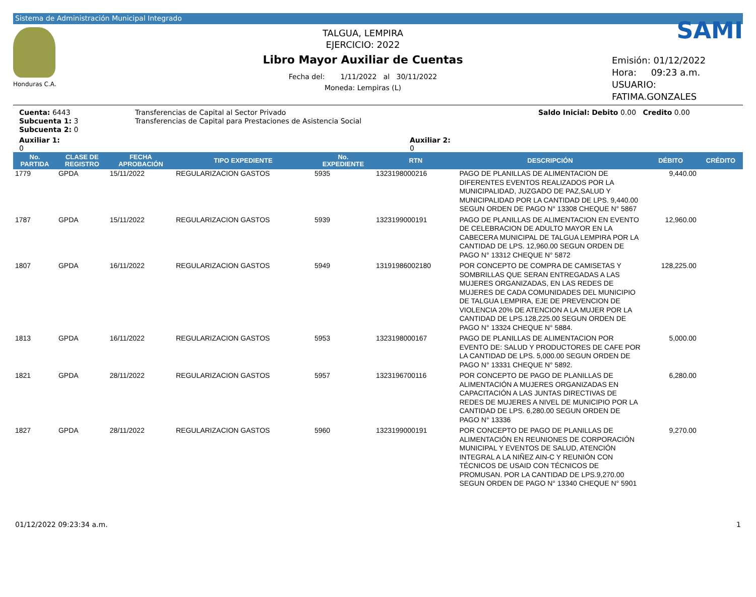Sistema de Administración Municipal Integrado
Honduras C.A.
TALGUA, LEMPIRA
EJERCICIO: 2022
Libro Mayor Auxiliar de Cuentas
Fecha del: 1/11/2022 al 30/11/2022
Moneda: Lempiras (L)
SAMI
Emisión: 01/12/2022
Hora: 09:23 a.m.
USUARIO:
FATIMA.GONZALES
Cuenta: 6443
Subcuenta 1: 3
Subcuenta 2: 0
Transferencias de Capital al Sector Privado
Transferencias de Capital para Prestaciones de Asistencia Social
Saldo Inicial: Debito 0.00 Credito 0.00
Auxiliar 1:
0
Auxiliar 2:
0
| No. PARTIDA | CLASE DE REGISTRO | FECHA APROBACIÓN | TIPO EXPEDIENTE | No. EXPEDIENTE | RTN | DESCRIPCIÓN | DÉBITO | CRÉDITO |
| --- | --- | --- | --- | --- | --- | --- | --- | --- |
| 1779 | GPDA | 15/11/2022 | REGULARIZACION GASTOS | 5935 | 1323198000216 | PAGO DE PLANILLAS DE ALIMENTACION DE DIFERENTES EVENTOS REALIZADOS POR LA MUNICIPALIDAD, JUZGADO DE PAZ,SALUD Y MUNICIPALIDAD POR LA CANTIDAD DE LPS. 9,440.00 SEGUN ORDEN DE PAGO N° 13308 CHEQUE N° 5867 | 9,440.00 | |
| 1787 | GPDA | 15/11/2022 | REGULARIZACION GASTOS | 5939 | 1323199000191 | PAGO DE PLANILLAS DE ALIMENTACION EN EVENTO DE CELEBRACION DE ADULTO MAYOR EN LA CABECERA MUNICIPAL DE TALGUA LEMPIRA POR LA CANTIDAD DE LPS. 12,960.00 SEGUN ORDEN DE PAGO N° 13312 CHEQUE N° 5872 | 12,960.00 | |
| 1807 | GPDA | 16/11/2022 | REGULARIZACION GASTOS | 5949 | 13191986002180 | POR CONCEPTO DE COMPRA DE CAMISETAS Y SOMBRILLAS QUE SERAN ENTREGADAS A LAS MUJERES ORGANIZADAS, EN LAS REDES DE MUJERES DE CADA COMUNIDADES DEL MUNICIPIO DE TALGUA LEMPIRA, EJE DE PREVENCION DE VIOLENCIA 20% DE ATENCION A LA MUJER POR LA CANTIDAD DE LPS.128,225.00 SEGUN ORDEN DE PAGO N° 13324 CHEQUE N° 5884. | 128,225.00 | |
| 1813 | GPDA | 16/11/2022 | REGULARIZACION GASTOS | 5953 | 1323198000167 | PAGO DE PLANILLAS DE ALIMENTACION POR EVENTO DE: SALUD Y PRODUCTORES DE CAFE POR LA CANTIDAD DE LPS. 5,000.00 SEGUN ORDEN DE PAGO N° 13331 CHEQUE N° 5892. | 5,000.00 | |
| 1821 | GPDA | 28/11/2022 | REGULARIZACION GASTOS | 5957 | 1323196700116 | POR CONCEPTO DE PAGO DE PLANILLAS DE ALIMENTACIÓN A MUJERES ORGANIZADAS EN CAPACITACIÓN A LAS JUNTAS DIRECTIVAS DE REDES DE MUJERES A NIVEL DE MUNICIPIO POR LA CANTIDAD DE LPS. 6,280.00 SEGUN ORDEN DE PAGO N° 13336 | 6,280.00 | |
| 1827 | GPDA | 28/11/2022 | REGULARIZACION GASTOS | 5960 | 1323199000191 | POR CONCEPTO DE PAGO DE PLANILLAS DE ALIMENTACIÓN EN REUNIONES DE CORPORACIÓN MUNICIPAL Y EVENTOS DE SALUD, ATENCIÓN INTEGRAL A LA NIÑEZ AIN-C Y REUNIÓN CON TÉCNICOS DE USAID CON TÉCNICOS DE PROMUSAN. POR LA CANTIDAD DE LPS.9,270.00 SEGUN ORDEN DE PAGO N° 13340 CHEQUE N° 5901 | 9,270.00 | |
01/12/2022 09:23:34 a.m. 1